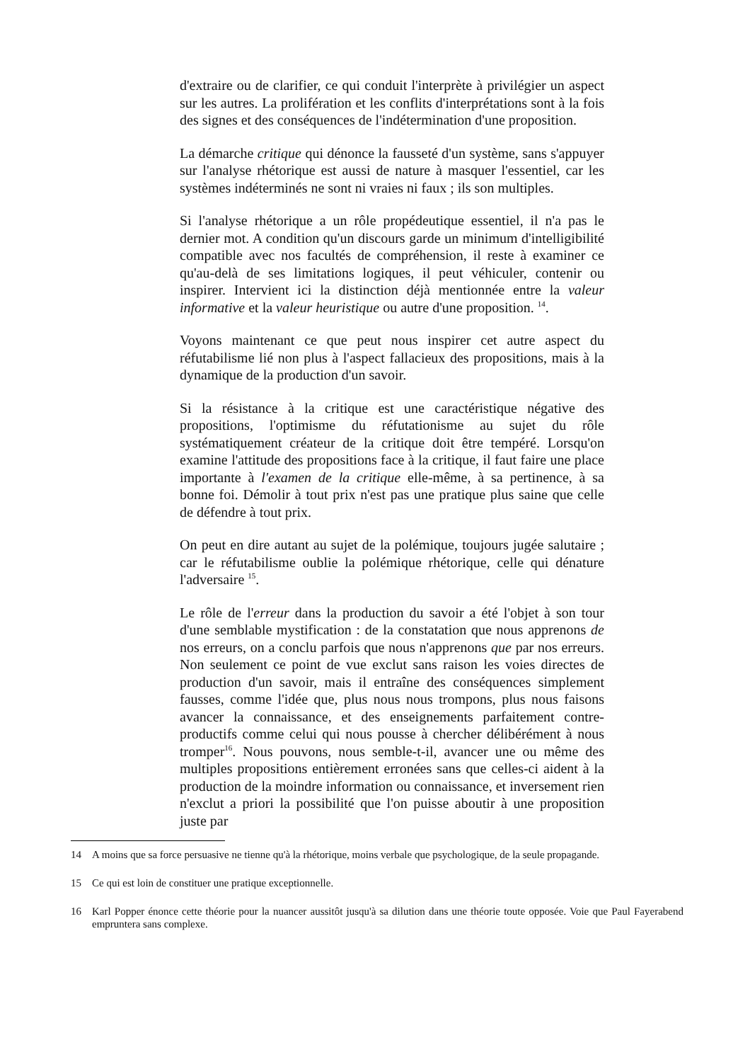d'extraire ou de clarifier, ce qui conduit l'interprète à privilégier un aspect sur les autres. La prolifération et les conflits d'interprétations sont à la fois des signes et des conséquences de l'indétermination d'une proposition.
La démarche critique qui dénonce la fausseté d'un système, sans s'appuyer sur l'analyse rhétorique est aussi de nature à masquer l'essentiel, car les systèmes indéterminés ne sont ni vraies ni faux ; ils son multiples.
Si l'analyse rhétorique a un rôle propédeutique essentiel, il n'a pas le dernier mot. A condition qu'un discours garde un minimum d'intelligibilité compatible avec nos facultés de compréhension, il reste à examiner ce qu'au-delà de ses limitations logiques, il peut véhiculer, contenir ou inspirer. Intervient ici la distinction déjà mentionnée entre la valeur informative et la valeur heuristique ou autre d'une proposition. <sup>14</sup>.
Voyons maintenant ce que peut nous inspirer cet autre aspect du réfutabilisme lié non plus à l'aspect fallacieux des propositions, mais à la dynamique de la production d'un savoir.
Si la résistance à la critique est une caractéristique négative des propositions, l'optimisme du réfutationisme au sujet du rôle systématiquement créateur de la critique doit être tempéré. Lorsqu'on examine l'attitude des propositions face à la critique, il faut faire une place importante à l'examen de la critique elle-même, à sa pertinence, à sa bonne foi. Démolir à tout prix n'est pas une pratique plus saine que celle de défendre à tout prix.
On peut en dire autant au sujet de la polémique, toujours jugée salutaire ; car le réfutabilisme oublie la polémique rhétorique, celle qui dénature l'adversaire <sup>15</sup>.
Le rôle de l'erreur dans la production du savoir a été l'objet à son tour d'une semblable mystification : de la constatation que nous apprenons de nos erreurs, on a conclu parfois que nous n'apprenons que par nos erreurs. Non seulement ce point de vue exclut sans raison les voies directes de production d'un savoir, mais il entraîne des conséquences simplement fausses, comme l'idée que, plus nous nous trompons, plus nous faisons avancer la connaissance, et des enseignements parfaitement contre-productifs comme celui qui nous pousse à chercher délibérément à nous tromper<sup>16</sup>. Nous pouvons, nous semble-t-il, avancer une ou même des multiples propositions entièrement erronées sans que celles-ci aident à la production de la moindre information ou connaissance, et inversement rien n'exclut a priori la possibilité que l'on puisse aboutir à une proposition juste par
14 A moins que sa force persuasive ne tienne qu'à la rhétorique, moins verbale que psychologique, de la seule propagande.
15 Ce qui est loin de constituer une pratique exceptionnelle.
16 Karl Popper énonce cette théorie pour la nuancer aussitôt jusqu'à sa dilution dans une théorie toute opposée. Voie que Paul Fayerabend empruntera sans complexe.